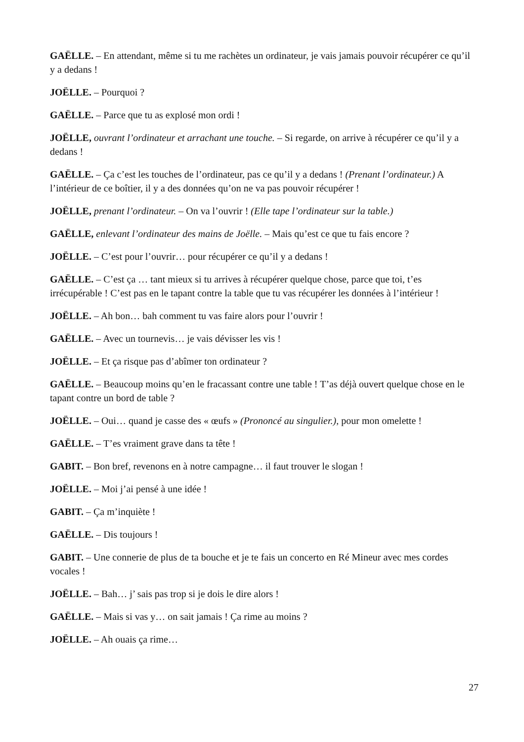GAËLLE. – En attendant, même si tu me rachètes un ordinateur, je vais jamais pouvoir récupérer ce qu’il y a dedans !
JOËLLE. – Pourquoi ?
GAËLLE. – Parce que tu as explosé mon ordi !
JOËLLE, ouvrant l’ordinateur et arrachant une touche. – Si regarde, on arrive à récupérer ce qu’il y a dedans !
GAËLLE. – Ça c’est les touches de l’ordinateur, pas ce qu’il y a dedans ! (Prenant l’ordinateur.) A l’intérieur de ce boîtier, il y a des données qu’on ne va pas pouvoir récupérer !
JOËLLE, prenant l’ordinateur. – On va l’ouvrir ! (Elle tape l’ordinateur sur la table.)
GAËLLE, enlevant l’ordinateur des mains de Joëlle. – Mais qu’est ce que tu fais encore ?
JOËLLE. – C’est pour l’ouvrir… pour récupérer ce qu’il y a dedans !
GAËLLE. – C’est ça … tant mieux si tu arrives à récupérer quelque chose, parce que toi, t’es irrécupérable ! C’est pas en le tapant contre la table que tu vas récupérer les données à l’intérieur !
JOËLLE. – Ah bon… bah comment tu vas faire alors pour l’ouvrir !
GAËLLE. – Avec un tournevis… je vais dévisser les vis !
JOËLLE. – Et ça risque pas d’abîmer ton ordinateur ?
GAËLLE. – Beaucoup moins qu’en le fracassant contre une table ! T’as déjà ouvert quelque chose en le tapant contre un bord de table ?
JOËLLE. – Oui… quand je casse des « œufs » (Prononcé au singulier.), pour mon omelette !
GAËLLE. – T’es vraiment grave dans ta tête !
GABIT. – Bon bref, revenons en à notre campagne… il faut trouver le slogan !
JOËLLE. – Moi j’ai pensé à une idée !
GABIT. – Ça m’inquiète !
GAËLLE. – Dis toujours !
GABIT. – Une connerie de plus de ta bouche et je te fais un concerto en Ré Mineur avec mes cordes vocales !
JOËLLE. – Bah… j’ sais pas trop si je dois le dire alors !
GAËLLE. – Mais si vas y… on sait jamais ! Ça rime au moins ?
JOËLLE. – Ah ouais ça rime…
27